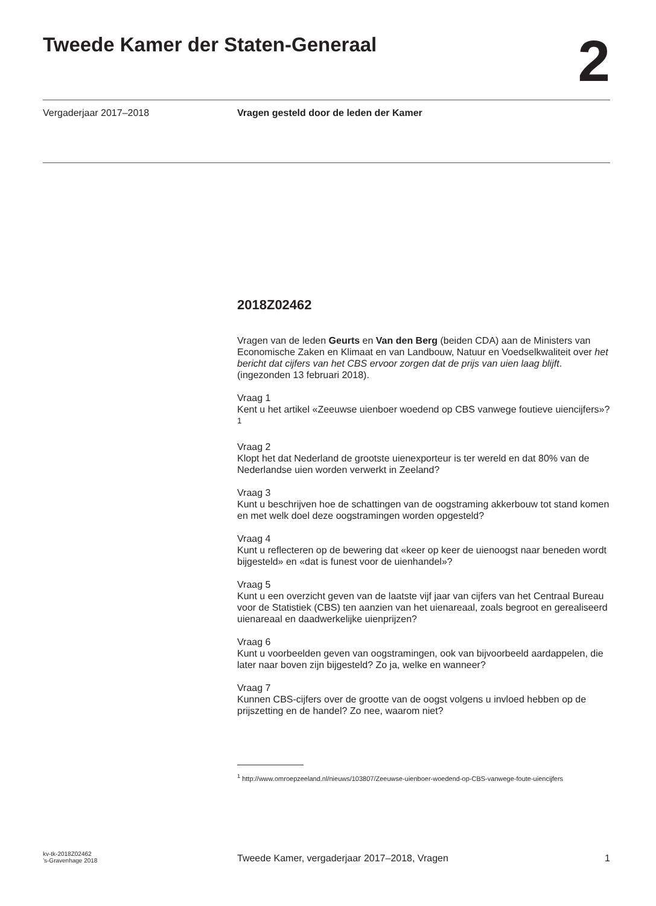Tweede Kamer der Staten-Generaal
2
Vergaderjaar 2017–2018 Vragen gesteld door de leden der Kamer
2018Z02462
Vragen van de leden Geurts en Van den Berg (beiden CDA) aan de Ministers van Economische Zaken en Klimaat en van Landbouw, Natuur en Voedselkwaliteit over het bericht dat cijfers van het CBS ervoor zorgen dat de prijs van uien laag blijft. (ingezonden 13 februari 2018).
Vraag 1
Kent u het artikel «Zeeuwse uienboer woedend op CBS vanwege foutieve uiencijfers»?<sup>1</sup>
Vraag 2
Klopt het dat Nederland de grootste uienexporteur is ter wereld en dat 80% van de Nederlandse uien worden verwerkt in Zeeland?
Vraag 3
Kunt u beschrijven hoe de schattingen van de oogstraming akkerbouw tot stand komen en met welk doel deze oogstramingen worden opgesteld?
Vraag 4
Kunt u reflecteren op de bewering dat «keer op keer de uienoogst naar beneden wordt bijgesteld» en «dat is funest voor de uienhandel»?
Vraag 5
Kunt u een overzicht geven van de laatste vijf jaar van cijfers van het Centraal Bureau voor de Statistiek (CBS) ten aanzien van het uienareaal, zoals begroot en gerealiseerd uienareaal en daadwerkelijke uienprijzen?
Vraag 6
Kunt u voorbeelden geven van oogstramingen, ook van bijvoorbeeld aardappelen, die later naar boven zijn bijgesteld? Zo ja, welke en wanneer?
Vraag 7
Kunnen CBS-cijfers over de grootte van de oogst volgens u invloed hebben op de prijszetting en de handel? Zo nee, waarom niet?
<sup>1</sup> http://www.omroepzeeland.nl/nieuws/103807/Zeeuwse-uienboer-woedend-op-CBS-vanwege-foute-uiencijfers
kv-tk-2018Z02462
’s-Gravenhage 2018
Tweede Kamer, vergaderjaar 2017–2018, Vragen
1